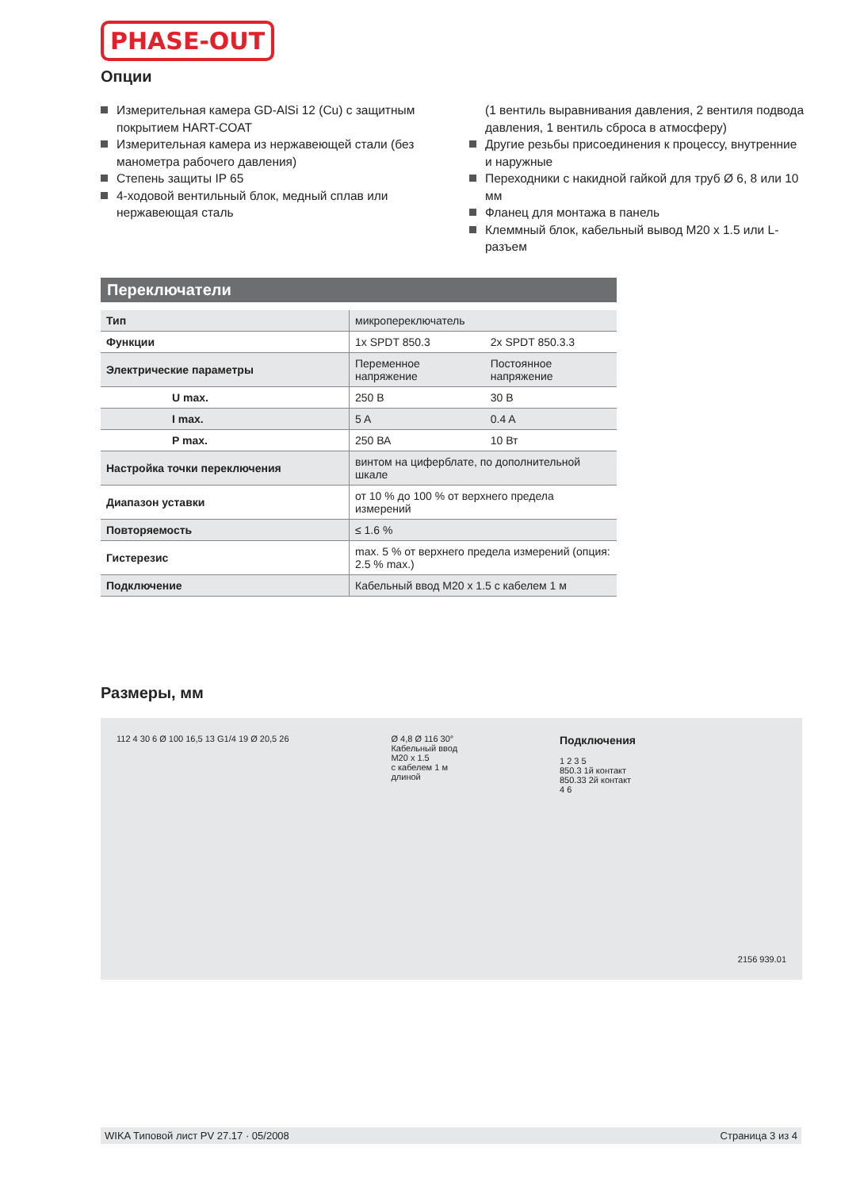PHASE-OUT
Опции
Измерительная камера GD-AlSi 12 (Cu) с защитным покрытием HART-COAT
Измерительная камера из нержавеющей стали (без манометра рабочего давления)
Степень защиты IP 65
4-ходовой вентильный блок, медный сплав или нержавеющая сталь
(1 вентиль выравнивания давления, 2 вентиля подвода давления, 1 вентиль сброса в атмосферу)
Другие резьбы присоединения к процессу, внутренние и наружные
Переходники с накидной гайкой для труб Ø 6, 8 или 10 мм
Фланец для монтажа в панель
Клеммный блок, кабельный вывод M20 x 1.5 или L-разъем
Переключатели
| Тип | микропереключатель | |
| Функции | 1x SPDT 850.3 | 2x SPDT 850.3.3 |
| Электрические параметры | Переменное напряжение | Постоянное напряжение |
| U max. | 250 В | 30 В |
| I max. | 5 A | 0.4 A |
| P max. | 250 ВА | 10 Вт |
| Настройка точки переключения | винтом на циферблате, по дополнительной шкале | |
| Диапазон уставки | от 10 % до 100 % от верхнего предела измерений | |
| Повторяемость | ≤ 1.6 % | |
| Гистерезис | max. 5 % от верхнего предела измерений (опция: 2.5 % max.) | |
| Подключение | Кабельный ввод M20 x 1.5 с кабелем 1 м | |
Размеры, мм
112 4 30 6 Ø 100 16,5 13 G1/4 19 Ø 20,5 26
Ø 4,8 Ø 116 30°
Кабельный ввод
M20 x 1.5
с кабелем 1 м
длиной
Подключения
1 2 3 5
850.3 1й контакт
850.33 2й контакт
4 6
2156 939.01
WIKA Типовой лист PV 27.17 · 05/2008 Страница 3 из 4